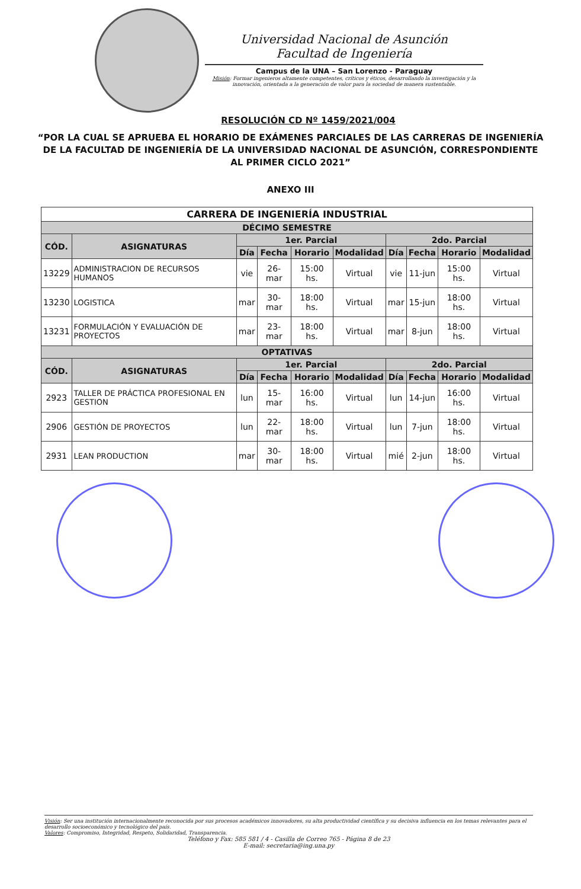Universidad Nacional de Asunción
Facultad de Ingeniería
Campus de la UNA – San Lorenzo - Paraguay
Misión: Formar ingenieros altamente competentes, críticos y éticos, desarrollando la investigación y la innovación, orientada a la generación de valor para la sociedad de manera sustentable.
RESOLUCIÓN CD Nº 1459/2021/004
“POR LA CUAL SE APRUEBA EL HORARIO DE EXÁMENES PARCIALES DE LAS CARRERAS DE INGENIERÍA DE LA FACULTAD DE INGENIERÍA DE LA UNIVERSIDAD NACIONAL DE ASUNCIÓN, CORRESPONDIENTE AL PRIMER CICLO 2021”
ANEXO III
| CARRERA DE INGENIERÍA INDUSTRIAL | | | | | | | | | |
| --- | --- | --- | --- | --- | --- | --- | --- | --- | --- |
| DÉCIMO SEMESTRE | | | | | | | | | |
| CÓD. | ASIGNATURAS | 1er. Parcial | | | | 2do. Parcial | | | |
| | | Día | Fecha | Horario | Modalidad | Día | Fecha | Horario | Modalidad |
| 13229 | ADMINISTRACION DE RECURSOS HUMANOS | vie | 26-mar | 15:00 hs. | Virtual | vie | 11-jun | 15:00 hs. | Virtual |
| 13230 | LOGISTICA | mar | 30-mar | 18:00 hs. | Virtual | mar | 15-jun | 18:00 hs. | Virtual |
| 13231 | FORMULACIÓN Y EVALUACIÓN DE PROYECTOS | mar | 23-mar | 18:00 hs. | Virtual | mar | 8-jun | 18:00 hs. | Virtual |
| OPTATIVAS | | | | | | | | | |
| CÓD. | ASIGNATURAS | 1er. Parcial | | | | 2do. Parcial | | | |
| | | Día | Fecha | Horario | Modalidad | Día | Fecha | Horario | Modalidad |
| 2923 | TALLER DE PRÁCTICA PROFESIONAL EN GESTION | lun | 15-mar | 16:00 hs. | Virtual | lun | 14-jun | 16:00 hs. | Virtual |
| 2906 | GESTIÓN DE PROYECTOS | lun | 22-mar | 18:00 hs. | Virtual | lun | 7-jun | 18:00 hs. | Virtual |
| 2931 | LEAN PRODUCTION | mar | 30-mar | 18:00 hs. | Virtual | mié | 2-jun | 18:00 hs. | Virtual |
Visión: Ser una institución internacionalmente reconocida por sus procesos académicos innovadores, su alta productividad científica y su decisiva influencia en los temas relevantes para el desarrollo socioeconómico y tecnológico del país.
Valores: Compromiso, Integridad, Respeto, Solidaridad, Transparencia.
Teléfono y Fax: 585 581 / 4 - Casilla de Correo 765 - Página 8 de 23
E-mail: secretaria@ing.una.py